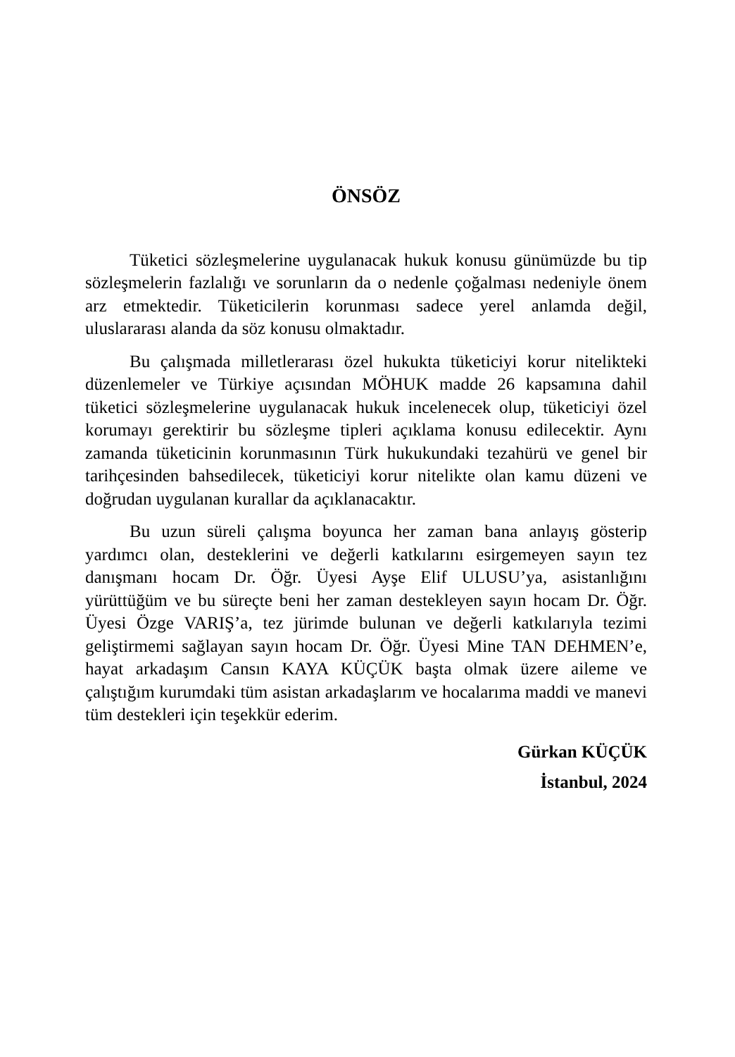ÖNSÖZ
Tüketici sözleşmelerine uygulanacak hukuk konusu günümüzde bu tip sözleşmelerin fazlalığı ve sorunların da o nedenle çoğalması nedeniyle önem arz etmektedir. Tüketicilerin korunması sadece yerel anlamda değil, uluslararası alanda da söz konusu olmaktadır.
Bu çalışmada milletlerarası özel hukukta tüketiciyi korur nitelikteki düzenlemeler ve Türkiye açısından MÖHUK madde 26 kapsamına dahil tüketici sözleşmelerine uygulanacak hukuk incelenecek olup, tüketiciyi özel korumayı gerektirir bu sözleşme tipleri açıklama konusu edilecektir. Aynı zamanda tüketicinin korunmasının Türk hukukundaki tezahürü ve genel bir tarihçesinden bahsedilecek, tüketiciyi korur nitelikte olan kamu düzeni ve doğrudan uygulanan kurallar da açıklanacaktır.
Bu uzun süreli çalışma boyunca her zaman bana anlayış gösterip yardımcı olan, desteklerini ve değerli katkılarını esirgemeyen sayın tez danışmanı hocam Dr. Öğr. Üyesi Ayşe Elif ULUSU’ya, asistanlığını yürüttüğüm ve bu süreçte beni her zaman destekleyen sayın hocam Dr. Öğr. Üyesi Özge VARIŞ’a, tez jürimde bulunan ve değerli katkılarıyla tezimi geliştirmemi sağlayan sayın hocam Dr. Öğr. Üyesi Mine TAN DEHMEN’e, hayat arkadaşım Cansın KAYA KÜÇÜK başta olmak üzere aileme ve çalıştığım kurumdaki tüm asistan arkadaşlarım ve hocalarıma maddi ve manevi tüm destekleri için teşekkür ederim.
Gürkan KÜÇÜK
İstanbul, 2024